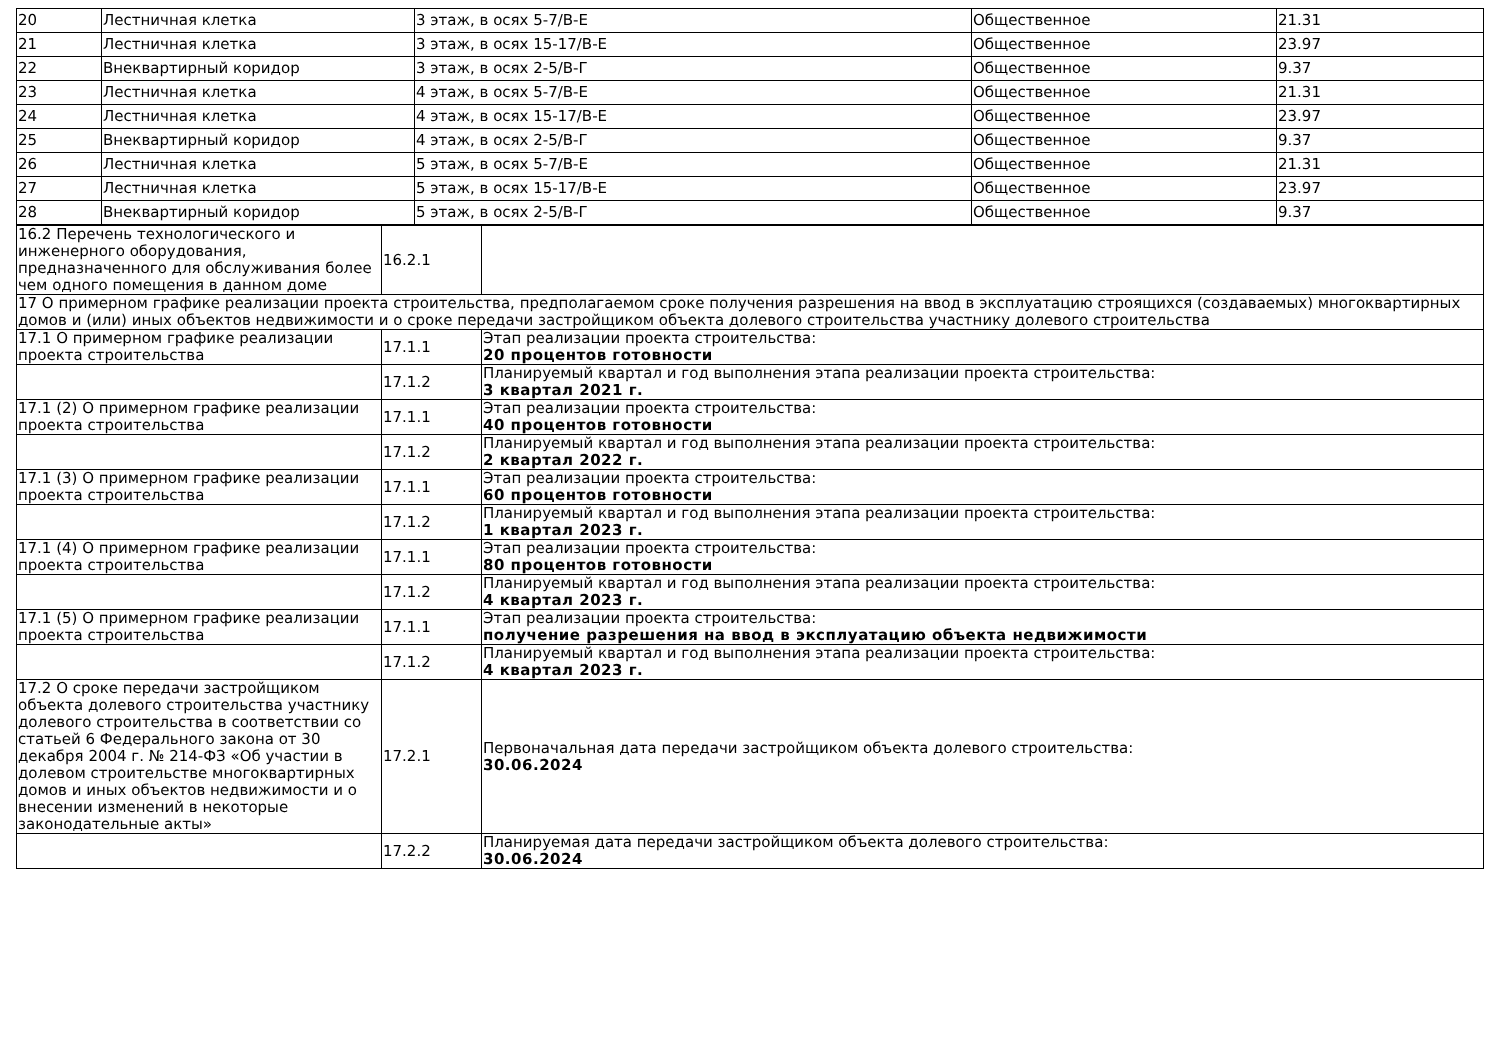| 20 | Лестничная клетка | 3 этаж, в осях 5-7/В-Е | Общественное | 21.31 |
| 21 | Лестничная клетка | 3 этаж, в осях 15-17/В-Е | Общественное | 23.97 |
| 22 | Внеквартирный коридор | 3 этаж, в осях 2-5/В-Г | Общественное | 9.37 |
| 23 | Лестничная клетка | 4 этаж, в осях 5-7/В-Е | Общественное | 21.31 |
| 24 | Лестничная клетка | 4 этаж, в осях 15-17/В-Е | Общественное | 23.97 |
| 25 | Внеквартирный коридор | 4 этаж, в осях 2-5/В-Г | Общественное | 9.37 |
| 26 | Лестничная клетка | 5 этаж, в осях 5-7/В-Е | Общественное | 21.31 |
| 27 | Лестничная клетка | 5 этаж, в осях 15-17/В-Е | Общественное | 23.97 |
| 28 | Внеквартирный коридор | 5 этаж, в осях 2-5/В-Г | Общественное | 9.37 |
| 16.2 Перечень технологического и инженерного оборудования, предназначенного для обслуживания более чем одного помещения в данном доме | 16.2.1 | |
| 17 О примерном графике реализации проекта строительства, предполагаемом сроке получения разрешения на ввод в эксплуатацию строящихся (создаваемых) многоквартирных домов и (или) иных объектов недвижимости и о сроке передачи застройщиком объекта долевого строительства участнику долевого строительства | | |
| 17.1 О примерном графике реализации проекта строительства | 17.1.1 | Этап реализации проекта строительства: 20 процентов готовности |
| | 17.1.2 | Планируемый квартал и год выполнения этапа реализации проекта строительства: 3 квартал 2021 г. |
| 17.1 (2) О примерном графике реализации проекта строительства | 17.1.1 | Этап реализации проекта строительства: 40 процентов готовности |
| | 17.1.2 | Планируемый квартал и год выполнения этапа реализации проекта строительства: 2 квартал 2022 г. |
| 17.1 (3) О примерном графике реализации проекта строительства | 17.1.1 | Этап реализации проекта строительства: 60 процентов готовности |
| | 17.1.2 | Планируемый квартал и год выполнения этапа реализации проекта строительства: 1 квартал 2023 г. |
| 17.1 (4) О примерном графике реализации проекта строительства | 17.1.1 | Этап реализации проекта строительства: 80 процентов готовности |
| | 17.1.2 | Планируемый квартал и год выполнения этапа реализации проекта строительства: 4 квартал 2023 г. |
| 17.1 (5) О примерном графике реализации проекта строительства | 17.1.1 | Этап реализации проекта строительства: получение разрешения на ввод в эксплуатацию объекта недвижимости |
| | 17.1.2 | Планируемый квартал и год выполнения этапа реализации проекта строительства: 4 квартал 2023 г. |
| 17.2 О сроке передачи застройщиком объекта долевого строительства участнику долевого строительства в соответствии со статьей 6 Федерального закона от 30 декабря 2004 г. № 214-ФЗ «Об участии в долевом строительстве многоквартирных домов и иных объектов недвижимости и о внесении изменений в некоторые законодательные акты» | 17.2.1 | Первоначальная дата передачи застройщиком объекта долевого строительства: 30.06.2024 |
| | 17.2.2 | Планируемая дата передачи застройщиком объекта долевого строительства: 30.06.2024 |